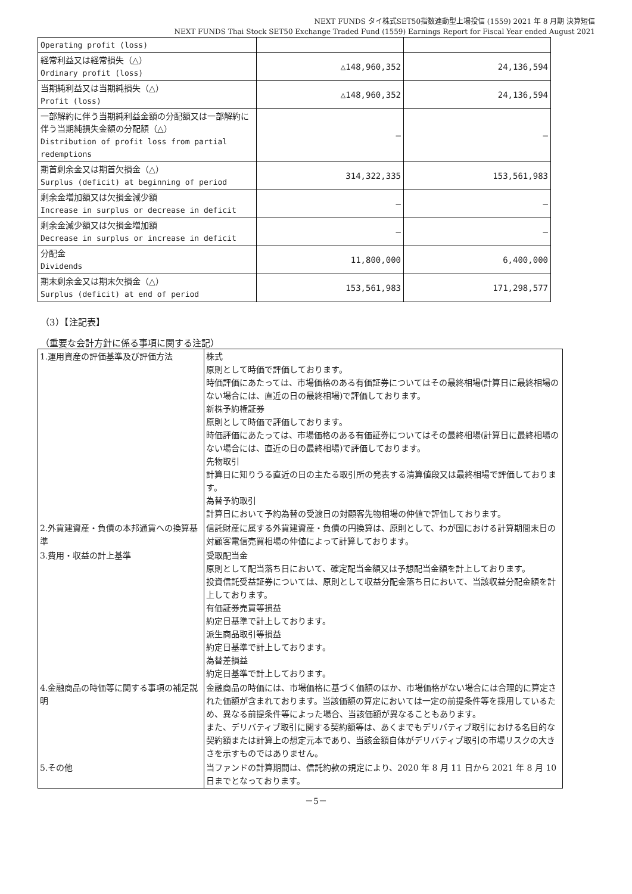NEXT FUNDS タイ株式SET50指数連動型上場投信 (1559) 2021 年 8 月期 決算短信
NEXT FUNDS Thai Stock SET50 Exchange Traded Fund (1559) Earnings Report for Fiscal Year ended August 2021
| Operating profit (loss) | | |
| 経常利益又は経常損失（△） Ordinary profit (loss) | △148,960,352 | 24,136,594 |
| 当期純利益又は当期純損失（△） Profit (loss) | △148,960,352 | 24,136,594 |
| 一部解約に伴う当期純利益金額の分配額又は一部解約に伴う当期純損失金額の分配額（△） Distribution of profit loss from partial redemptions | – | – |
| 期首剰余金又は期首欠損金（△） Surplus (deficit) at beginning of period | 314,322,335 | 153,561,983 |
| 剰余金増加額又は欠損金減少額 Increase in surplus or decrease in deficit | – | – |
| 剰余金減少額又は欠損金増加額 Decrease in surplus or increase in deficit | – | – |
| 分配金 Dividends | 11,800,000 | 6,400,000 |
| 期末剰余金又は期末欠損金（△） Surplus (deficit) at end of period | 153,561,983 | 171,298,577 |
（3）【注記表】
（重要な会計方針に係る事項に関する注記）
| 1.運用資産の評価基準及び評価方法 | 株式 原則として時価で評価しております。 時価評価にあたっては、市場価格のある有価証券についてはその最終相場(計算日に最終相場のない場合には、直近の日の最終相場)で評価しております。 新株予約権証券 原則として時価で評価しております。 時価評価にあたっては、市場価格のある有価証券についてはその最終相場(計算日に最終相場のない場合には、直近の日の最終相場)で評価しております。 先物取引 計算日に知りうる直近の日の主たる取引所の発表する清算値段又は最終相場で評価しております。 為替予約取引 計算日において予約為替の受渡日の対顧客先物相場の仲値で評価しております。 |
| 2.外貨建資産・負債の本邦通貨への換算基準 | 信託財産に属する外貨建資産・負債の円換算は、原則として、わが国における計算期間末日の対顧客電信売買相場の仲値によって計算しております。 |
| 3.費用・収益の計上基準 | 受取配当金 原則として配当落ち日において、確定配当金額又は予想配当金額を計上しております。 投資信託受益証券については、原則として収益分配金落ち日において、当該収益分配金額を計上しております。 有価証券売買等損益 約定日基準で計上しております。 派生商品取引等損益 約定日基準で計上しております。 為替差損益 約定日基準で計上しております。 |
| 4.金融商品の時価等に関する事項の補足説明 | 金融商品の時価には、市場価格に基づく価額のほか、市場価格がない場合には合理的に算定された価額が含まれております。当該価額の算定においては一定の前提条件等を採用しているため、異なる前提条件等によった場合、当該価額が異なることもあります。 また、デリバティブ取引に関する契約額等は、あくまでもデリバティブ取引における名目的な契約額または計算上の想定元本であり、当該金額自体がデリバティブ取引の市場リスクの大きさを示すものではありません。 |
| 5.その他 | 当ファンドの計算期間は、信託約款の規定により、2020 年 8 月 11 日から 2021 年 8 月 10 日までとなっております。 |
－5－